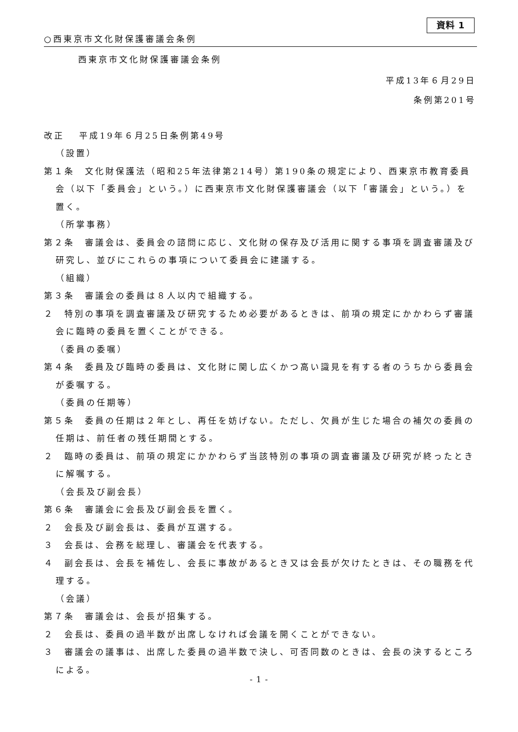資料 1
○西東京市文化財保護審議会条例
西東京市文化財保護審議会条例
平成13年６月29日
条例第201号
改正　 平成19年６月25日条例第49号
（設置）
第１条　文化財保護法（昭和25年法律第214号）第190条の規定により、西東京市教育委員会（以下「委員会」という。）に西東京市文化財保護審議会（以下「審議会」という。）を置く。
（所掌事務）
第２条　審議会は、委員会の諮問に応じ、文化財の保存及び活用に関する事項を調査審議及び研究し、並びにこれらの事項について委員会に建議する。
（組織）
第３条　審議会の委員は８人以内で組織する。
２　特別の事項を調査審議及び研究するため必要があるときは、前項の規定にかかわらず審議会に臨時の委員を置くことができる。
（委員の委嘱）
第４条　委員及び臨時の委員は、文化財に関し広くかつ高い識見を有する者のうちから委員会が委嘱する。
（委員の任期等）
第５条　委員の任期は２年とし、再任を妨げない。ただし、欠員が生じた場合の補欠の委員の任期は、前任者の残任期間とする。
２　臨時の委員は、前項の規定にかかわらず当該特別の事項の調査審議及び研究が終ったときに解嘱する。
（会長及び副会長）
第６条　審議会に会長及び副会長を置く。
２　会長及び副会長は、委員が互選する。
３　会長は、会務を総理し、審議会を代表する。
４　副会長は、会長を補佐し、会長に事故があるとき又は会長が欠けたときは、その職務を代理する。
（会議）
第７条　審議会は、会長が招集する。
２　会長は、委員の過半数が出席しなければ会議を開くことができない。
３　審議会の議事は、出席した委員の過半数で決し、可否同数のときは、会長の決するところによる。
- 1 -